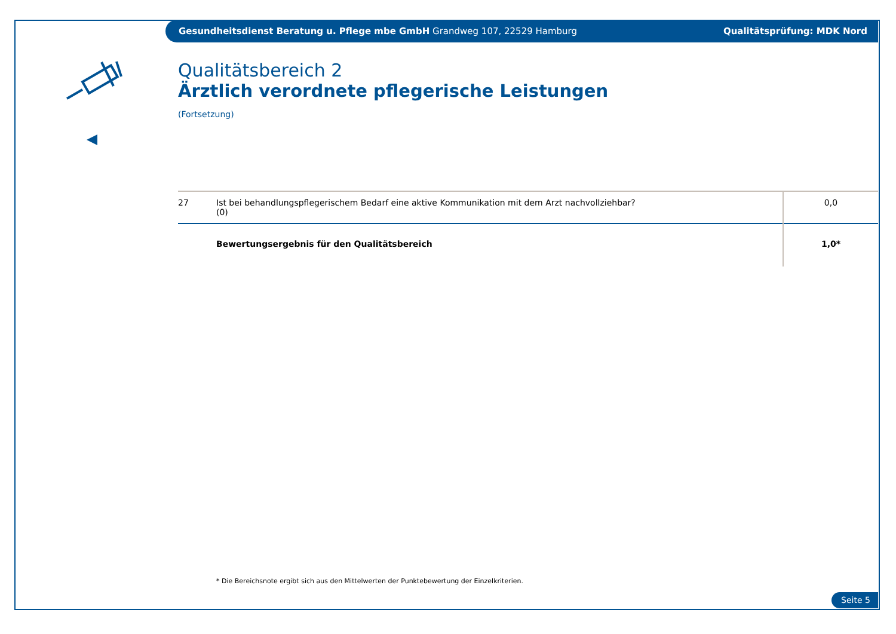Gesundheitsdienst Beratung u. Pflege mbe GmbH Grandweg 107, 22529 Hamburg Qualitätsprüfung: MDK Nord
Qualitätsbereich 2
Ärztlich verordnete pflegerische Leistungen
(Fortsetzung)
| 27 | Ist bei behandlungspflegerischem Bedarf eine aktive Kommunikation mit dem Arzt nachvollziehbar? (0) | 0,0 |
| | Bewertungsergebnis für den Qualitätsbereich | 1,0* |
* Die Bereichsnote ergibt sich aus den Mittelwerten der Punktebewertung der Einzelkriterien.
Seite 5